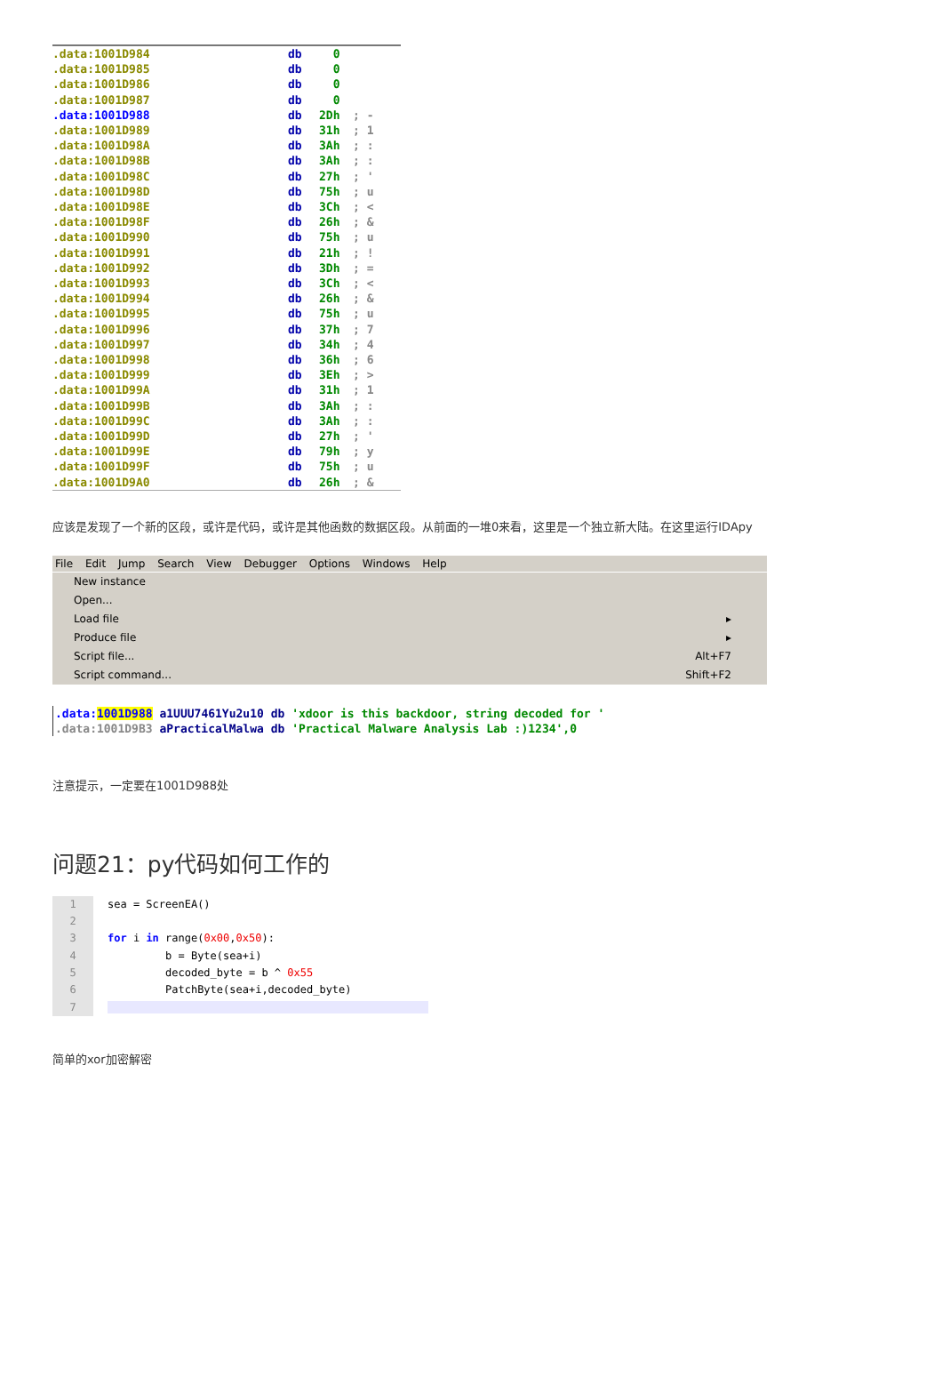.data:1001D984 db 0
.data:1001D985 db 0
.data:1001D986 db 0
.data:1001D987 db 0
.data:1001D988 db 2Dh; -
.data:1001D989 db 31h; 1
.data:1001D98A db 3Ah; :
.data:1001D98B db 3Ah; :
.data:1001D98C db 27h; '
.data:1001D98D db 75h; u
.data:1001D98E db 3Ch; <
.data:1001D98F db 26h; &
.data:1001D990 db 75h; u
.data:1001D991 db 21h; !
.data:1001D992 db 3Dh; =
.data:1001D993 db 3Ch; <
.data:1001D994 db 26h; &
.data:1001D995 db 75h; u
.data:1001D996 db 37h; 7
.data:1001D997 db 34h; 4
.data:1001D998 db 36h; 6
.data:1001D999 db 3Eh; >
.data:1001D99A db 31h; 1
.data:1001D99B db 3Ah; :
.data:1001D99C db 3Ah; :
.data:1001D99D db 27h; '
.data:1001D99E db 79h; y
.data:1001D99F db 75h; u
.data:1001D9A0 db 26h; &
应该是发现了一个新的区段，或许是代码，或许是其他函数的数据区段。从前面的一堆0来看，这里是一个独立新大陆。在这里运行IDApy
File Edit Jump Search View Debugger Options Windows Help
New instance
Open...
Load file ▸
Produce file ▸
Script file... Alt+F7
Script command... Shift+F2
.data:1001D988 a1UUU7461Yu2u10 db 'xdoor is this backdoor, string decoded for '
.data:1001D9B3 aPracticalMalwa db 'Practical Malware Analysis Lab :)1234',0
注意提示，一定要在1001D988处
问题21：py代码如何工作的
1
2
3
4
5
6
7
sea = ScreenEA() for i in range(0x00,0x50): b = Byte(sea+i) decoded_byte = b ^ 0x55 PatchByte(sea+i,decoded_byte)
简单的xor加密解密